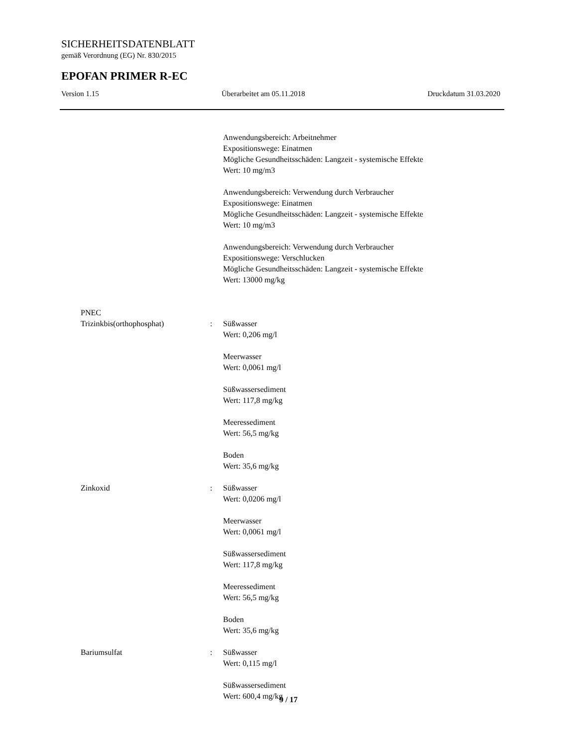SICHERHEITSDATENBLATT
gemäß Verordnung (EG) Nr. 830/2015
EPOFAN PRIMER R-EC
Version 1.15 Überarbeitet am 05.11.2018 Druckdatum 31.03.2020
Anwendungsbereich: Arbeitnehmer
Expositionswege: Einatmen
Mögliche Gesundheitsschäden: Langzeit - systemische Effekte
Wert: 10 mg/m3
Anwendungsbereich: Verwendung durch Verbraucher
Expositionswege: Einatmen
Mögliche Gesundheitsschäden: Langzeit - systemische Effekte
Wert: 10 mg/m3
Anwendungsbereich: Verwendung durch Verbraucher
Expositionswege: Verschlucken
Mögliche Gesundheitsschäden: Langzeit - systemische Effekte
Wert: 13000 mg/kg
PNEC
Trizinkbis(orthophosphat) : Süßwasser
Wert: 0,206 mg/l
Meerwasser
Wert: 0,0061 mg/l
Süßwassersediment
Wert: 117,8 mg/kg
Meeressediment
Wert: 56,5 mg/kg
Boden
Wert: 35,6 mg/kg
Zinkoxid : Süßwasser
Wert: 0,0206 mg/l
Meerwasser
Wert: 0,0061 mg/l
Süßwassersediment
Wert: 117,8 mg/kg
Meeressediment
Wert: 56,5 mg/kg
Boden
Wert: 35,6 mg/kg
Bariumsulfat : Süßwasser
Wert: 0,115 mg/l
Süßwassersediment
Wert: 600,4 mg/kg
9 / 17